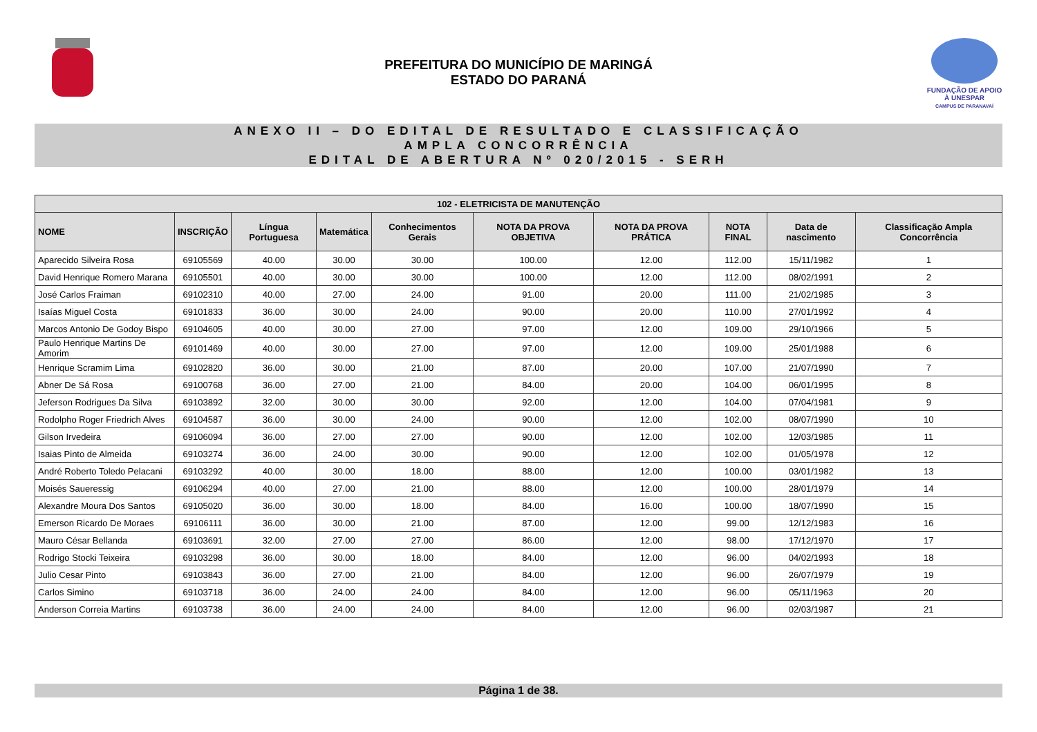PREFEITURA DO MUNICÍPIO DE MARINGÁ
ESTADO DO PARANÁ
FUNDAÇÃO DE APOIO À UNESPAR
CAMPUS DE PARANAVAÍ
ANEXO II – DO EDITAL DE RESULTADO E CLASSIFICAÇÃO
AMPLA CONCORRÊNCIA
EDITAL DE ABERTURA Nº 020/2015 - SERH
| 102 - ELETRICISTA DE MANUTENÇÃO | | | | | | | | | |
| --- | --- | --- | --- | --- | --- | --- | --- | --- | --- |
| NOME | INSCRIÇÃO | Língua Portuguesa | Matemática | Conhecimentos Gerais | NOTA DA PROVA OBJETIVA | NOTA DA PROVA PRÁTICA | NOTA FINAL | Data de nascimento | Classificação Ampla Concorrência |
| Aparecido Silveira Rosa | 69105569 | 40.00 | 30.00 | 30.00 | 100.00 | 12.00 | 112.00 | 15/11/1982 | 1 |
| David Henrique Romero Marana | 69105501 | 40.00 | 30.00 | 30.00 | 100.00 | 12.00 | 112.00 | 08/02/1991 | 2 |
| José Carlos Fraiman | 69102310 | 40.00 | 27.00 | 24.00 | 91.00 | 20.00 | 111.00 | 21/02/1985 | 3 |
| Isaías Miguel Costa | 69101833 | 36.00 | 30.00 | 24.00 | 90.00 | 20.00 | 110.00 | 27/01/1992 | 4 |
| Marcos Antonio De Godoy Bispo | 69104605 | 40.00 | 30.00 | 27.00 | 97.00 | 12.00 | 109.00 | 29/10/1966 | 5 |
| Paulo Henrique Martins De Amorim | 69101469 | 40.00 | 30.00 | 27.00 | 97.00 | 12.00 | 109.00 | 25/01/1988 | 6 |
| Henrique Scramim Lima | 69102820 | 36.00 | 30.00 | 21.00 | 87.00 | 20.00 | 107.00 | 21/07/1990 | 7 |
| Abner De Sá Rosa | 69100768 | 36.00 | 27.00 | 21.00 | 84.00 | 20.00 | 104.00 | 06/01/1995 | 8 |
| Jeferson Rodrigues Da Silva | 69103892 | 32.00 | 30.00 | 30.00 | 92.00 | 12.00 | 104.00 | 07/04/1981 | 9 |
| Rodolpho Roger Friedrich Alves | 69104587 | 36.00 | 30.00 | 24.00 | 90.00 | 12.00 | 102.00 | 08/07/1990 | 10 |
| Gilson Irvedeira | 69106094 | 36.00 | 27.00 | 27.00 | 90.00 | 12.00 | 102.00 | 12/03/1985 | 11 |
| Isaias Pinto de Almeida | 69103274 | 36.00 | 24.00 | 30.00 | 90.00 | 12.00 | 102.00 | 01/05/1978 | 12 |
| André Roberto Toledo Pelacani | 69103292 | 40.00 | 30.00 | 18.00 | 88.00 | 12.00 | 100.00 | 03/01/1982 | 13 |
| Moisés Saueressig | 69106294 | 40.00 | 27.00 | 21.00 | 88.00 | 12.00 | 100.00 | 28/01/1979 | 14 |
| Alexandre Moura Dos Santos | 69105020 | 36.00 | 30.00 | 18.00 | 84.00 | 16.00 | 100.00 | 18/07/1990 | 15 |
| Emerson Ricardo De Moraes | 69106111 | 36.00 | 30.00 | 21.00 | 87.00 | 12.00 | 99.00 | 12/12/1983 | 16 |
| Mauro César Bellanda | 69103691 | 32.00 | 27.00 | 27.00 | 86.00 | 12.00 | 98.00 | 17/12/1970 | 17 |
| Rodrigo Stocki Teixeira | 69103298 | 36.00 | 30.00 | 18.00 | 84.00 | 12.00 | 96.00 | 04/02/1993 | 18 |
| Julio Cesar Pinto | 69103843 | 36.00 | 27.00 | 21.00 | 84.00 | 12.00 | 96.00 | 26/07/1979 | 19 |
| Carlos Simino | 69103718 | 36.00 | 24.00 | 24.00 | 84.00 | 12.00 | 96.00 | 05/11/1963 | 20 |
| Anderson Correia Martins | 69103738 | 36.00 | 24.00 | 24.00 | 84.00 | 12.00 | 96.00 | 02/03/1987 | 21 |
Página 1 de 38.